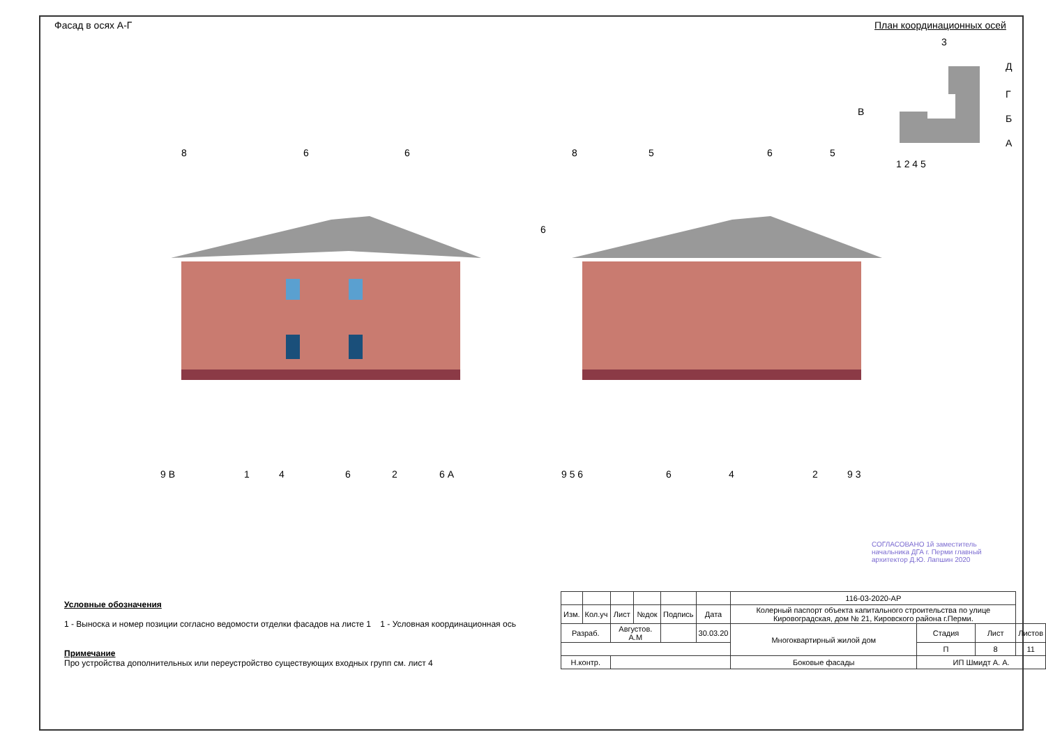Фасад в осях А-Г План координационных осей
8
6
6
8
5
6
5
6
9 В
1
4
6
2
6 А
9 5 6
6
4
2
9 3
3
Д
Г
В
Б
А
1 2 4 5
СОГЛАСОВАНО 1й заместитель начальника ДГА г. Перми главный архитектор Д.Ю. Лапшин 2020
Условные обозначения
1 - Выноска и номер позиции согласно ведомости отделки фасадов на листе 1 1 - Условная координационная ось
Примечание
Про устройства дополнительных или переустройство существующих входных групп см. лист 4
| | | | | | | 116-03-2020-АР | | | |
| Изм. | Кол.уч | Лист | №док | Подпись | Дата | Колерный паспорт объекта капитального строительства по улице Кировоградская, дом № 21, Кировского района г.Перми. | | | |
| Разраб. | | Августов. А.М | | | 30.03.20 | Многоквартирный жилой дом | Стадия | Лист | Листов |
| | | | | | | | П | 8 | 11 |
| Н.контр. | | | | | | Боковые фасады | ИП Шмидт А. А. | | |